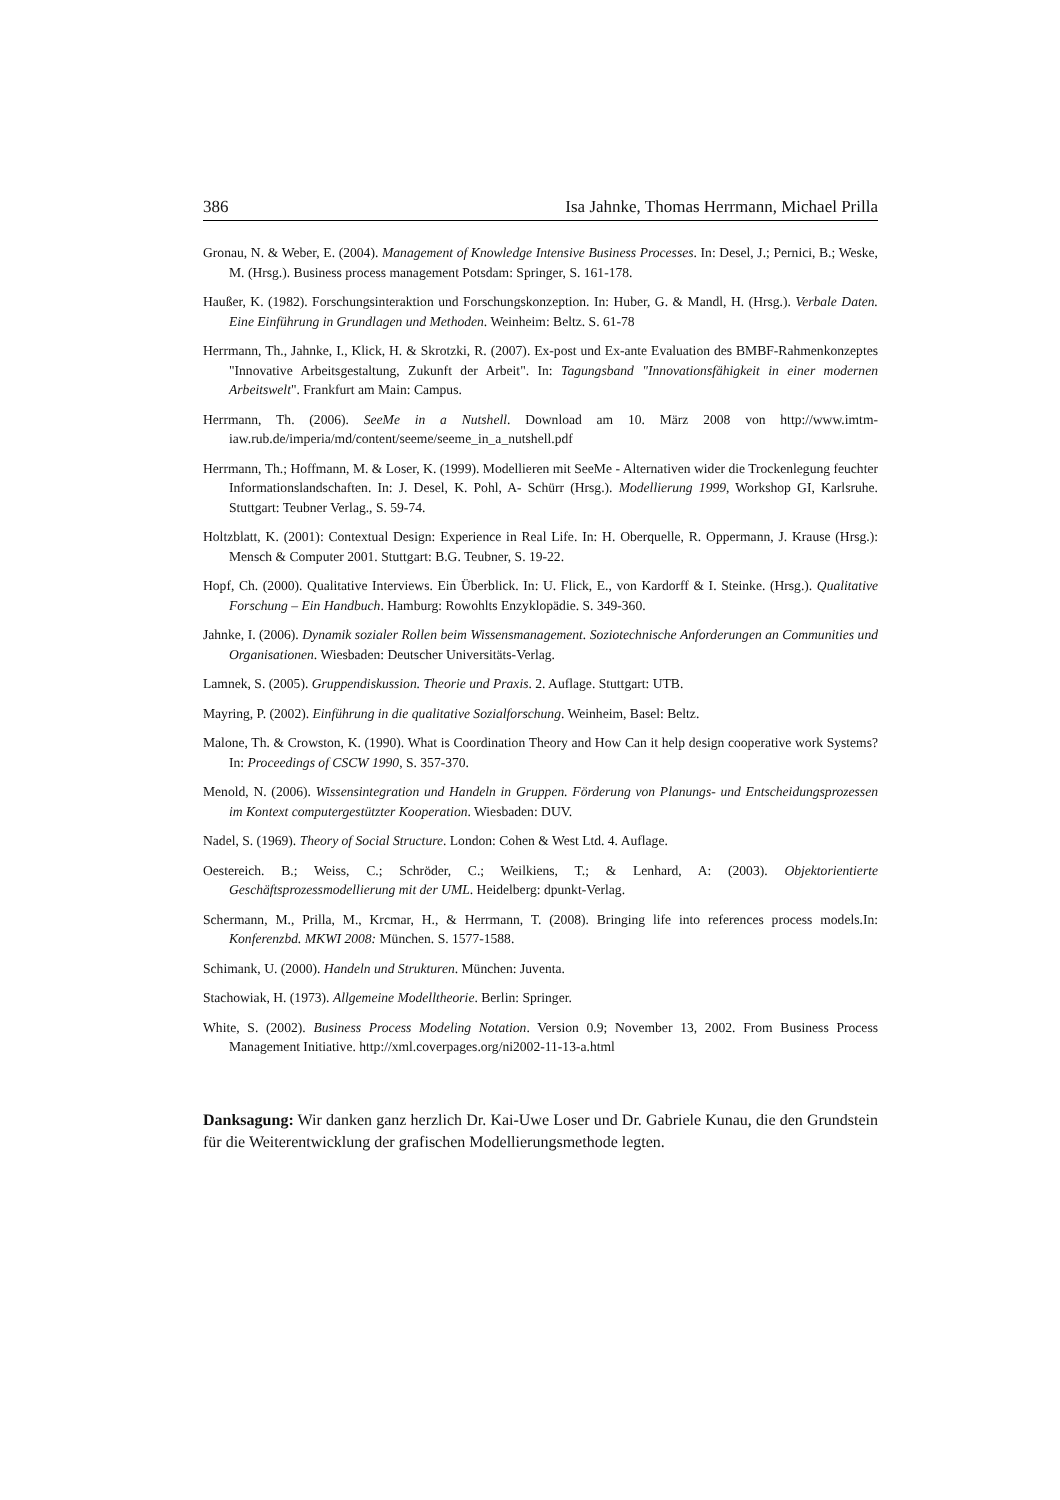386 Isa Jahnke, Thomas Herrmann, Michael Prilla
Gronau, N. & Weber, E. (2004). Management of Knowledge Intensive Business Processes. In: Desel, J.; Pernici, B.; Weske, M. (Hrsg.). Business process management Potsdam: Springer, S. 161-178.
Haußer, K. (1982). Forschungsinteraktion und Forschungskonzeption. In: Huber, G. & Mandl, H. (Hrsg.). Verbale Daten. Eine Einführung in Grundlagen und Methoden. Weinheim: Beltz. S. 61-78
Herrmann, Th., Jahnke, I., Klick, H. & Skrotzki, R. (2007). Ex-post und Ex-ante Evaluation des BMBF-Rahmenkonzeptes "Innovative Arbeitsgestaltung, Zukunft der Arbeit". In: Tagungsband "Innovationsfähigkeit in einer modernen Arbeitswelt". Frankfurt am Main: Campus.
Herrmann, Th. (2006). SeeMe in a Nutshell. Download am 10. März 2008 von http://www.imtm-iaw.rub.de/imperia/md/content/seeme/seeme_in_a_nutshell.pdf
Herrmann, Th.; Hoffmann, M. & Loser, K. (1999). Modellieren mit SeeMe - Alternativen wider die Trockenlegung feuchter Informationslandschaften. In: J. Desel, K. Pohl, A- Schürr (Hrsg.). Modellierung 1999, Workshop GI, Karlsruhe. Stuttgart: Teubner Verlag., S. 59-74.
Holtzblatt, K. (2001): Contextual Design: Experience in Real Life. In: H. Oberquelle, R. Oppermann, J. Krause (Hrsg.): Mensch & Computer 2001. Stuttgart: B.G. Teubner, S. 19-22.
Hopf, Ch. (2000). Qualitative Interviews. Ein Überblick. In: U. Flick, E., von Kardorff & I. Steinke. (Hrsg.). Qualitative Forschung – Ein Handbuch. Hamburg: Rowohlts Enzyklopädie. S. 349-360.
Jahnke, I. (2006). Dynamik sozialer Rollen beim Wissensmanagement. Soziotechnische Anforderungen an Communities und Organisationen. Wiesbaden: Deutscher Universitäts-Verlag.
Lamnek, S. (2005). Gruppendiskussion. Theorie und Praxis. 2. Auflage. Stuttgart: UTB.
Mayring, P. (2002). Einführung in die qualitative Sozialforschung. Weinheim, Basel: Beltz.
Malone, Th. & Crowston, K. (1990). What is Coordination Theory and How Can it help design cooperative work Systems? In: Proceedings of CSCW 1990, S. 357-370.
Menold, N. (2006). Wissensintegration und Handeln in Gruppen. Förderung von Planungs- und Entscheidungsprozessen im Kontext computergestützter Kooperation. Wiesbaden: DUV.
Nadel, S. (1969). Theory of Social Structure. London: Cohen & West Ltd. 4. Auflage.
Oestereich. B.; Weiss, C.; Schröder, C.; Weilkiens, T.; & Lenhard, A: (2003). Objektorientierte Geschäftsprozessmodellierung mit der UML. Heidelberg: dpunkt-Verlag.
Schermann, M., Prilla, M., Krcmar, H., & Herrmann, T. (2008). Bringing life into references process models.In: Konferenzbd. MKWI 2008: München. S. 1577-1588.
Schimank, U. (2000). Handeln und Strukturen. München: Juventa.
Stachowiak, H. (1973). Allgemeine Modelltheorie. Berlin: Springer.
White, S. (2002). Business Process Modeling Notation. Version 0.9; November 13, 2002. From Business Process Management Initiative. http://xml.coverpages.org/ni2002-11-13-a.html
Danksagung: Wir danken ganz herzlich Dr. Kai-Uwe Loser und Dr. Gabriele Kunau, die den Grundstein für die Weiterentwicklung der grafischen Modellierungsmethode legten.